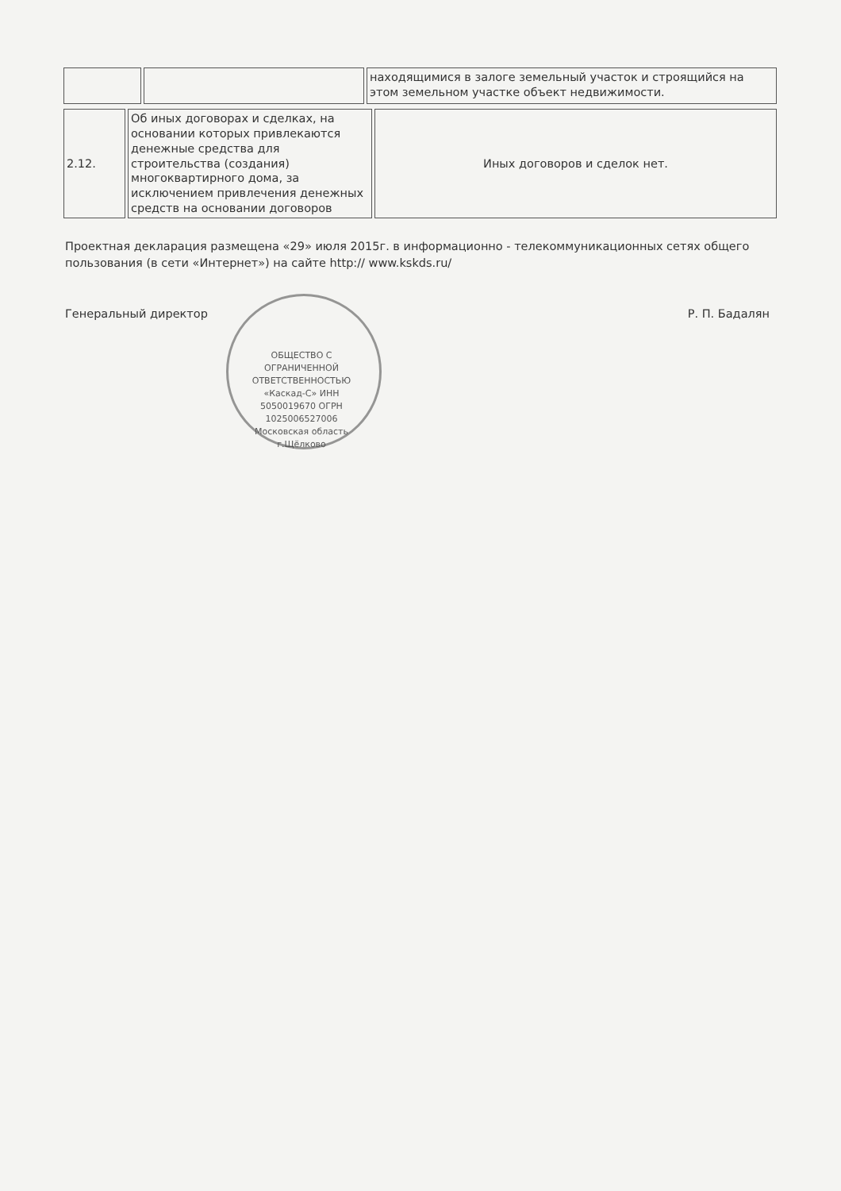| | | находящимися в залоге земельный участок и строящийся на этом земельном участке объект недвижимости. |
| 2.12. | Об иных договорах и сделках, на основании которых привлекаются денежные средства для строительства (создания) многоквартирного дома, за исключением привлечения денежных средств на основании договоров | Иных договоров и сделок нет. |
Проектная декларация размещена «29» июля 2015г. в информационно - телекоммуникационных сетях общего пользования (в сети «Интернет») на сайте http:// www.kskds.ru/
Генеральный директор Р. П. Бадалян
ОБЩЕСТВО С ОГРАНИЧЕННОЙ ОТВЕТСТВЕННОСТЬЮ «Каскад-С» ИНН 5050019670 ОГРН 1025006527006 Московская область г.Щёлково